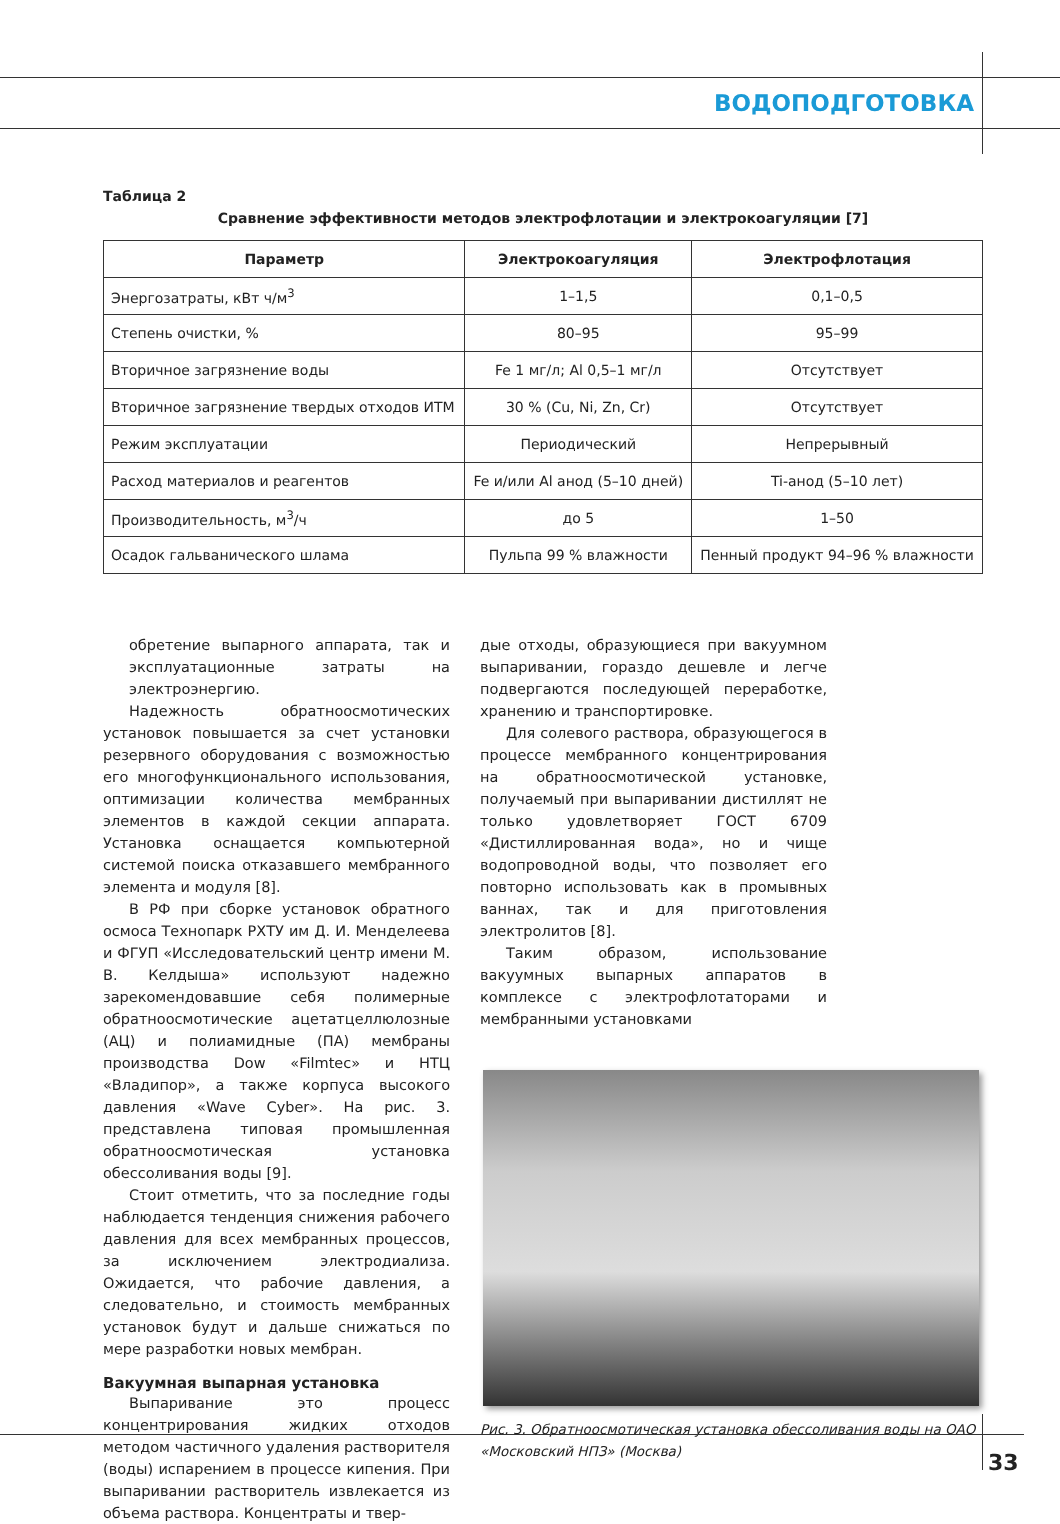ВОДОПОДГОТОВКА
Таблица 2
Сравнение эффективности методов электрофлотации и электрокоагуляции [7]
| Параметр | Электрокоагуляция | Электрофлотация |
| --- | --- | --- |
| Энергозатраты, кВт ч/м<sup>3</sup> | 1–1,5 | 0,1–0,5 |
| Степень очистки, % | 80–95 | 95–99 |
| Вторичное загрязнение воды | Fe 1 мг/л; Al 0,5–1 мг/л | Отсутствует |
| Вторичное загрязнение твердых отходов ИТМ | 30 % (Cu, Ni, Zn, Cr) | Отсутствует |
| Режим эксплуатации | Периодический | Непрерывный |
| Расход материалов и реагентов | Fe и/или Al анод (5–10 дней) | Ti-анод (5–10 лет) |
| Производительность, м<sup>3</sup>/ч | до 5 | 1–50 |
| Осадок гальванического шлама | Пульпа 99 % влажности | Пенный продукт 94–96 % влажности |
обретение выпарного аппарата, так и эксплуатационные затраты на электроэнергию.
Надежность обратноосмотических установок повышается за счет установки резервного оборудования с возможностью его многофункционального использования, оптимизации количества мембранных элементов в каждой секции аппарата. Установка оснащается компьютерной системой поиска отказавшего мембранного элемента и модуля [8].
В РФ при сборке установок обратного осмоса Технопарк РХТУ им Д. И. Менделеева и ФГУП «Исследовательский центр имени М. В. Келдыша» используют надежно зарекомендовавшие себя полимерные обратноосмотические ацетатцеллюлозные (АЦ) и полиамидные (ПА) мембраны производства Dow «Filmtec» и НТЦ «Владипор», а также корпуса высокого давления «Wave Cyber». На рис. 3. представлена типовая промышленная обратноосмотическая установка обессоливания воды [9].
Стоит отметить, что за последние годы наблюдается тенденция снижения рабочего давления для всех мембранных процессов, за исключением электродиализа. Ожидается, что рабочие давления, а следовательно, и стоимость мембранных установок будут и дальше снижаться по мере разработки новых мембран.
Вакуумная выпарная установка
Выпаривание это процесс концентрирования жидких отходов методом частичного удаления растворителя (воды) испарением в процессе кипения. При выпаривании растворитель извлекается из объема раствора. Концентраты и твер-
дые отходы, образующиеся при вакуумном выпаривании, гораздо дешевле и легче подвергаются последующей переработке, хранению и транспортировке.
Для солевого раствора, образующегося в процессе мембранного концентрирования на обратноосмотической установке, получаемый при выпаривании дистиллят не только удовлетворяет ГОСТ 6709 «Дистиллированная вода», но и чище водопроводной воды, что позволяет его повторно использовать как в промывных ваннах, так и для приготовления электролитов [8].
Таким образом, использование вакуумных выпарных аппаратов в комплексе с электрофлотаторами и мембранными установками
Рис. 3. Обратноосмотическая установка обессоливания воды на ОАО «Московский НПЗ» (Москва)
33